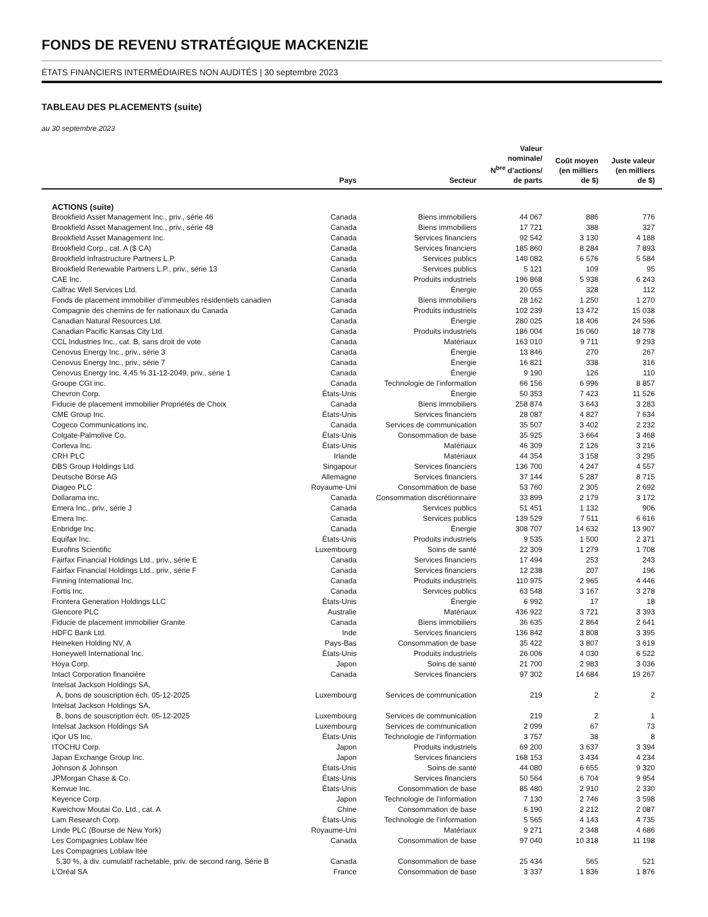FONDS DE REVENU STRATÉGIQUE MACKENZIE
ÉTATS FINANCIERS INTERMÉDIAIRES NON AUDITÉS | 30 septembre 2023
TABLEAU DES PLACEMENTS (suite)
au 30 septembre 2023
| | Pays | Secteur | Valeur nominale/ N<sup>bre</sup> d’actions/ de parts | Coût moyen (en milliers de $) | Juste valeur (en milliers de $) |
| --- | --- | --- | --- | --- | --- |
| ACTIONS (suite) | | | | | |
| Brookfield Asset Management Inc., priv., série 46 | Canada | Biens immobiliers | 44 067 | 886 | 776 |
| Brookfield Asset Management Inc., priv., série 48 | Canada | Biens immobiliers | 17 721 | 388 | 327 |
| Brookfield Asset Management Inc. | Canada | Services financiers | 92 542 | 3 130 | 4 188 |
| Brookfield Corp., cat. A ($ CA) | Canada | Services financiers | 185 860 | 8 284 | 7 893 |
| Brookfield Infrastructure Partners L.P. | Canada | Services publics | 140 082 | 6 576 | 5 584 |
| Brookfield Renewable Partners L.P., priv., série 13 | Canada | Services publics | 5 121 | 109 | 95 |
| CAE Inc. | Canada | Produits industriels | 196 868 | 5 938 | 6 243 |
| Calfrac Well Services Ltd. | Canada | Énergie | 20 055 | 328 | 112 |
| Fonds de placement immobilier d’immeubles résidentiels canadien | Canada | Biens immobiliers | 28 162 | 1 250 | 1 270 |
| Compagnie des chemins de fer nationaux du Canada | Canada | Produits industriels | 102 239 | 13 472 | 15 038 |
| Canadian Natural Resources Ltd. | Canada | Énergie | 280 025 | 18 406 | 24 596 |
| Canadian Pacific Kansas City Ltd. | Canada | Produits industriels | 186 004 | 16 060 | 18 778 |
| CCL Industries Inc., cat. B, sans droit de vote | Canada | Matériaux | 163 010 | 9 711 | 9 293 |
| Cenovus Energy Inc., priv., série 3 | Canada | Énergie | 13 846 | 270 | 267 |
| Cenovus Energy Inc., priv., série 7 | Canada | Énergie | 16 821 | 338 | 316 |
| Cenovus Energy Inc. 4,45 % 31-12-2049, priv., série 1 | Canada | Énergie | 9 190 | 126 | 110 |
| Groupe CGI inc. | Canada | Technologie de l’information | 66 156 | 6 996 | 8 857 |
| Chevron Corp. | États-Unis | Énergie | 50 353 | 7 423 | 11 526 |
| Fiducie de placement immobilier Propriétés de Choix | Canada | Biens immobiliers | 258 874 | 3 643 | 3 283 |
| CME Group Inc. | États-Unis | Services financiers | 28 087 | 4 827 | 7 634 |
| Cogeco Communications inc. | Canada | Services de communication | 35 507 | 3 402 | 2 232 |
| Colgate-Palmolive Co. | États-Unis | Consommation de base | 35 925 | 3 664 | 3 468 |
| Corteva Inc. | États-Unis | Matériaux | 46 309 | 2 126 | 3 216 |
| CRH PLC | Irlande | Matériaux | 44 354 | 3 158 | 3 295 |
| DBS Group Holdings Ltd. | Singapour | Services financiers | 136 700 | 4 247 | 4 557 |
| Deutsche Börse AG | Allemagne | Services financiers | 37 144 | 5 287 | 8 715 |
| Diageo PLC | Royaume-Uni | Consommation de base | 53 760 | 2 305 | 2 692 |
| Dollarama inc. | Canada | Consommation discrétionnaire | 33 899 | 2 179 | 3 172 |
| Emera Inc., priv., série J | Canada | Services publics | 51 451 | 1 132 | 906 |
| Emera Inc. | Canada | Services publics | 139 529 | 7 511 | 6 616 |
| Enbridge Inc. | Canada | Énergie | 308 707 | 14 632 | 13 907 |
| Equifax Inc. | États-Unis | Produits industriels | 9 535 | 1 500 | 2 371 |
| Eurofins Scientific | Luxembourg | Soins de santé | 22 309 | 1 279 | 1 708 |
| Fairfax Financial Holdings Ltd., priv., série E | Canada | Services financiers | 17 494 | 253 | 243 |
| Fairfax Financial Holdings Ltd., priv., série F | Canada | Services financiers | 12 238 | 207 | 196 |
| Finning International Inc. | Canada | Produits industriels | 110 975 | 2 965 | 4 446 |
| Fortis Inc. | Canada | Services publics | 63 548 | 3 167 | 3 278 |
| Frontera Generation Holdings LLC | États-Unis | Énergie | 6 992 | 17 | 18 |
| Glencore PLC | Australie | Matériaux | 436 922 | 3 721 | 3 393 |
| Fiducie de placement immobilier Granite | Canada | Biens immobiliers | 36 635 | 2 864 | 2 641 |
| HDFC Bank Ltd. | Inde | Services financiers | 136 842 | 3 808 | 3 395 |
| Heineken Holding NV, A | Pays-Bas | Consommation de base | 35 422 | 3 807 | 3 619 |
| Honeywell International Inc. | États-Unis | Produits industriels | 26 006 | 4 030 | 6 522 |
| Hoya Corp. | Japon | Soins de santé | 21 700 | 2 983 | 3 036 |
| Intact Corporation financière | Canada | Services financiers | 97 302 | 14 684 | 19 267 |
| Intelsat Jackson Holdings SA, A, bons de souscription éch. 05-12-2025 | Luxembourg | Services de communication | 219 | 2 | 2 |
| Intelsat Jackson Holdings SA, B, bons de souscription éch. 05-12-2025 | Luxembourg | Services de communication | 219 | 2 | 1 |
| Intelsat Jackson Holdings SA | Luxembourg | Services de communication | 2 099 | 67 | 73 |
| iQor US Inc. | États-Unis | Technologie de l’information | 3 757 | 38 | 8 |
| ITOCHU Corp. | Japon | Produits industriels | 69 200 | 3 637 | 3 394 |
| Japan Exchange Group Inc. | Japon | Services financiers | 168 153 | 3 434 | 4 234 |
| Johnson & Johnson | États-Unis | Soins de santé | 44 080 | 6 655 | 9 320 |
| JPMorgan Chase & Co. | États-Unis | Services financiers | 50 564 | 6 704 | 9 954 |
| Kenvue Inc. | États-Unis | Consommation de base | 85 480 | 2 910 | 2 330 |
| Keyence Corp. | Japon | Technologie de l’information | 7 130 | 2 746 | 3 598 |
| Kweichow Moutai Co. Ltd., cat. A | Chine | Consommation de base | 6 190 | 2 212 | 2 087 |
| Lam Research Corp. | États-Unis | Technologie de l’information | 5 565 | 4 143 | 4 735 |
| Linde PLC (Bourse de New York) | Royaume-Uni | Matériaux | 9 271 | 2 348 | 4 686 |
| Les Compagnies Loblaw ltée | Canada | Consommation de base | 97 040 | 10 318 | 11 198 |
| Les Compagnies Loblaw ltée 5,30 %, à div. cumulatif rachetable, priv. de second rang, Série B | Canada | Consommation de base | 25 434 | 565 | 521 |
| L’Oréal SA | France | Consommation de base | 3 337 | 1 836 | 1 876 |